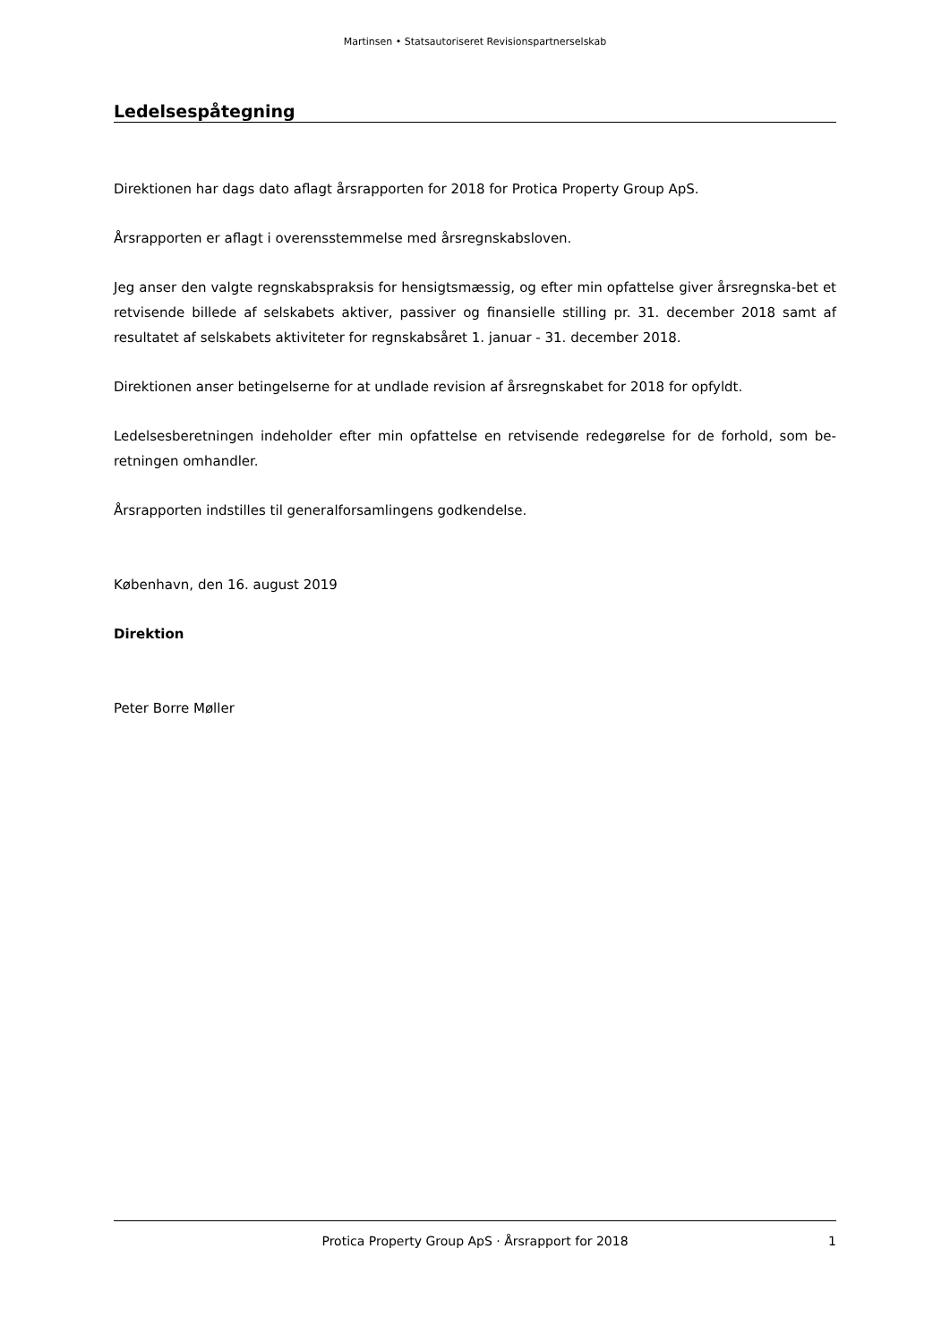Martinsen • Statsautoriseret Revisionspartnerselskab
Ledelsespåtegning
Direktionen har dags dato aflagt årsrapporten for 2018 for Protica Property Group ApS.
Årsrapporten er aflagt i overensstemmelse med årsregnskabsloven.
Jeg anser den valgte regnskabspraksis for hensigtsmæssig, og efter min opfattelse giver årsregnska-bet et retvisende billede af selskabets aktiver, passiver og finansielle stilling pr. 31. december 2018 samt af resultatet af selskabets aktiviteter for regnskabsåret 1. januar - 31. december 2018.
Direktionen anser betingelserne for at undlade revision af årsregnskabet for 2018 for opfyldt.
Ledelsesberetningen indeholder efter min opfattelse en retvisende redegørelse for de forhold, som be-retningen omhandler.
Årsrapporten indstilles til generalforsamlingens godkendelse.
København, den 16. august 2019
Direktion
Peter Borre Møller
Protica Property Group ApS · Årsrapport for 2018 1